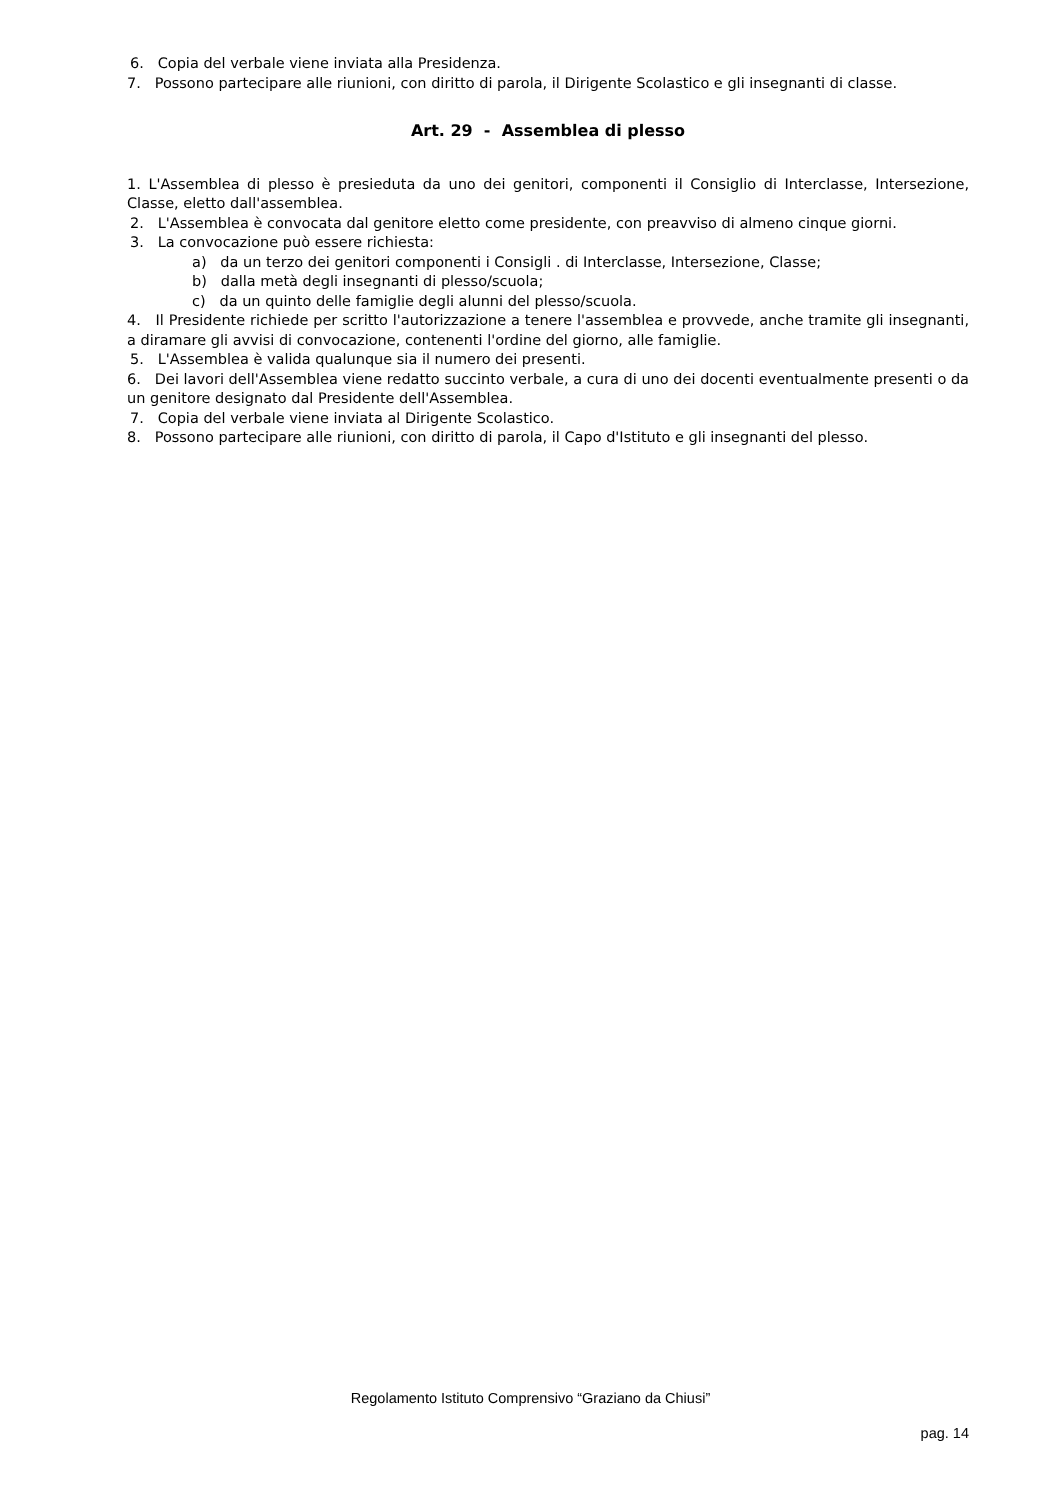6. Copia del verbale viene inviata alla Presidenza.
7. Possono partecipare alle riunioni, con diritto di parola, il Dirigente Scolastico e gli insegnanti di classe.
Art. 29 - Assemblea di plesso
1. L'Assemblea di plesso è presieduta da uno dei genitori, componenti il Consiglio di Interclasse, Intersezione, Classe, eletto dall'assemblea.
2. L'Assemblea è convocata dal genitore eletto come presidente, con preavviso di almeno cinque giorni.
3. La convocazione può essere richiesta:
a) da un terzo dei genitori componenti i Consigli . di Interclasse, Intersezione, Classe;
b) dalla metà degli insegnanti di plesso/scuola;
c) da un quinto delle famiglie degli alunni del plesso/scuola.
4. Il Presidente richiede per scritto l'autorizzazione a tenere l'assemblea e provvede, anche tramite gli insegnanti, a diramare gli avvisi di convocazione, contenenti l'ordine del giorno, alle famiglie.
5. L'Assemblea è valida qualunque sia il numero dei presenti.
6. Dei lavori dell'Assemblea viene redatto succinto verbale, a cura di uno dei docenti eventualmente presenti o da un genitore designato dal Presidente dell'Assemblea.
7. Copia del verbale viene inviata al Dirigente Scolastico.
8. Possono partecipare alle riunioni, con diritto di parola, il Capo d'Istituto e gli insegnanti del plesso.
Regolamento Istituto Comprensivo “Graziano da Chiusi”
pag. 14